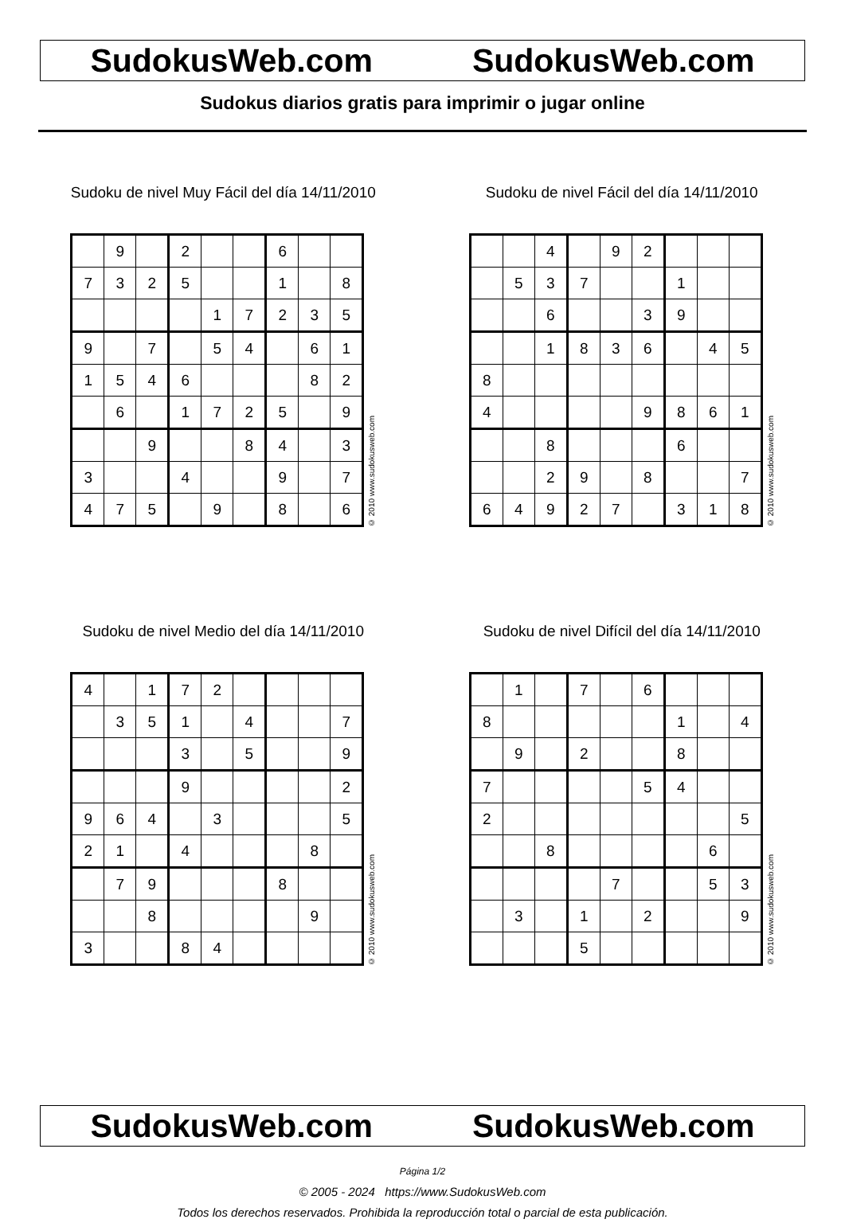SudokusWeb.com SudokusWeb.com
Sudokus diarios gratis para imprimir o jugar online
Sudoku de nivel Muy Fácil del día 14/11/2010
| | 9 | | 2 | | | 6 | | |
| 7 | 3 | 2 | 5 | | | 1 | | 8 |
| | | | | 1 | 7 | 2 | 3 | 5 |
| 9 | | 7 | | 5 | 4 | | 6 | 1 |
| 1 | 5 | 4 | 6 | | | | 8 | 2 |
| | 6 | | 1 | 7 | 2 | 5 | | 9 |
| | | 9 | | | 8 | 4 | | 3 |
| 3 | | | 4 | | | 9 | | 7 |
| 4 | 7 | 5 | | 9 | | 8 | | 6 |
© 2010 www.sudokusweb.com
Sudoku de nivel Fácil del día 14/11/2010
| | | 4 | | 9 | 2 | | | |
| | 5 | 3 | 7 | | | 1 | | |
| | | 6 | | | 3 | 9 | | |
| | | 1 | 8 | 3 | 6 | | 4 | 5 |
| 8 | | | | | | | | |
| 4 | | | | | 9 | 8 | 6 | 1 |
| | | 8 | | | | 6 | | |
| | | 2 | 9 | | 8 | | | 7 |
| 6 | 4 | 9 | 2 | 7 | | 3 | 1 | 8 |
© 2010 www.sudokusweb.com
Sudoku de nivel Medio del día 14/11/2010
| 4 | | 1 | 7 | 2 | | | | |
| | 3 | 5 | 1 | | 4 | | | 7 |
| | | | 3 | | 5 | | | 9 |
| | | | 9 | | | | | 2 |
| 9 | 6 | 4 | | 3 | | | | 5 |
| 2 | 1 | | 4 | | | | 8 | |
| | 7 | 9 | | | | 8 | | |
| | | 8 | | | | | 9 | |
| 3 | | | 8 | 4 | | | | |
© 2010 www.sudokusweb.com
Sudoku de nivel Difícil del día 14/11/2010
| | 1 | | 7 | | 6 | | | |
| 8 | | | | | | 1 | | 4 |
| | 9 | | 2 | | | 8 | | |
| 7 | | | | | 5 | 4 | | |
| 2 | | | | | | | | 5 |
| | | 8 | | | | | 6 | |
| | | | | 7 | | | 5 | 3 |
| | 3 | | 1 | | 2 | | | 9 |
| | | | 5 | | | | | |
© 2010 www.sudokusweb.com
SudokusWeb.com SudokusWeb.com
Página 1/2
© 2005 - 2024 https://www.SudokusWeb.com
Todos los derechos reservados. Prohibida la reproducción total o parcial de esta publicación.